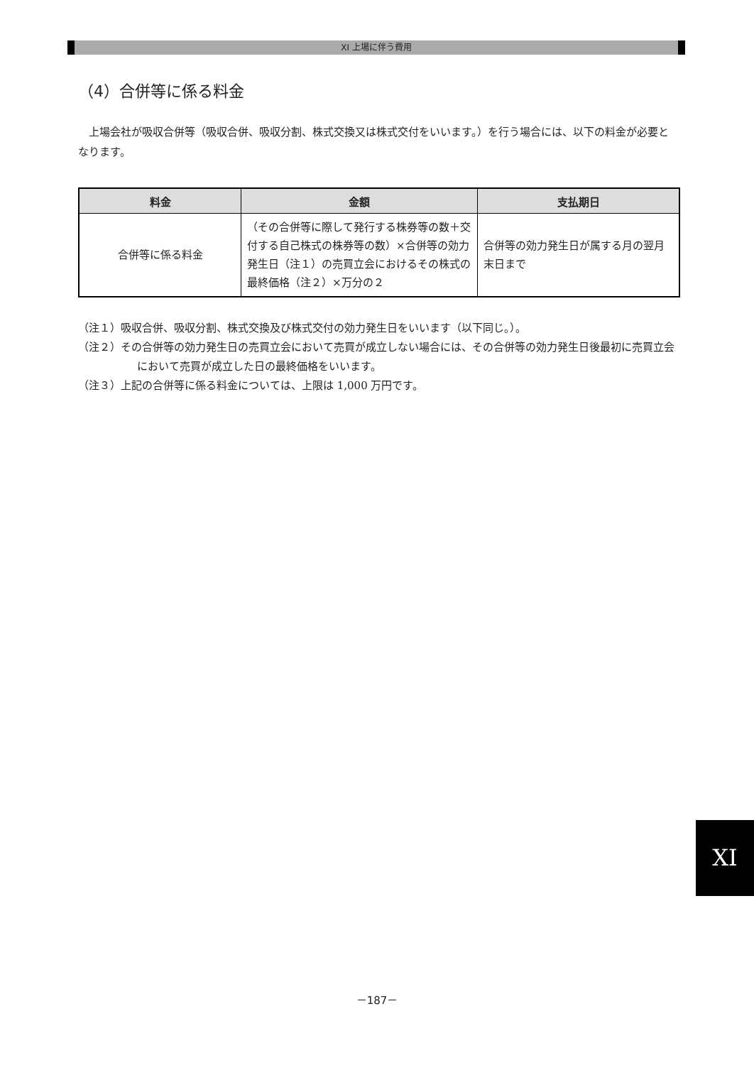XI 上場に伴う費用
（4）合併等に係る料金
上場会社が吸収合併等（吸収合併、吸収分割、株式交換又は株式交付をいいます。）を行う場合には、以下の料金が必要となります。
| 料金 | 金額 | 支払期日 |
| --- | --- | --- |
| 合併等に係る料金 | （その合併等に際して発行する株券等の数＋交付する自己株式の株券等の数）×合併等の効力発生日（注１）の売買立会におけるその株式の最終価格（注２）×万分の２ | 合併等の効力発生日が属する月の翌月末日まで |
（注１）吸収合併、吸収分割、株式交換及び株式交付の効力発生日をいいます（以下同じ。）。
（注２）その合併等の効力発生日の売買立会において売買が成立しない場合には、その合併等の効力発生日後最初に売買立会において売買が成立した日の最終価格をいいます。
（注３）上記の合併等に係る料金については、上限は 1,000 万円です。
XI
－187－